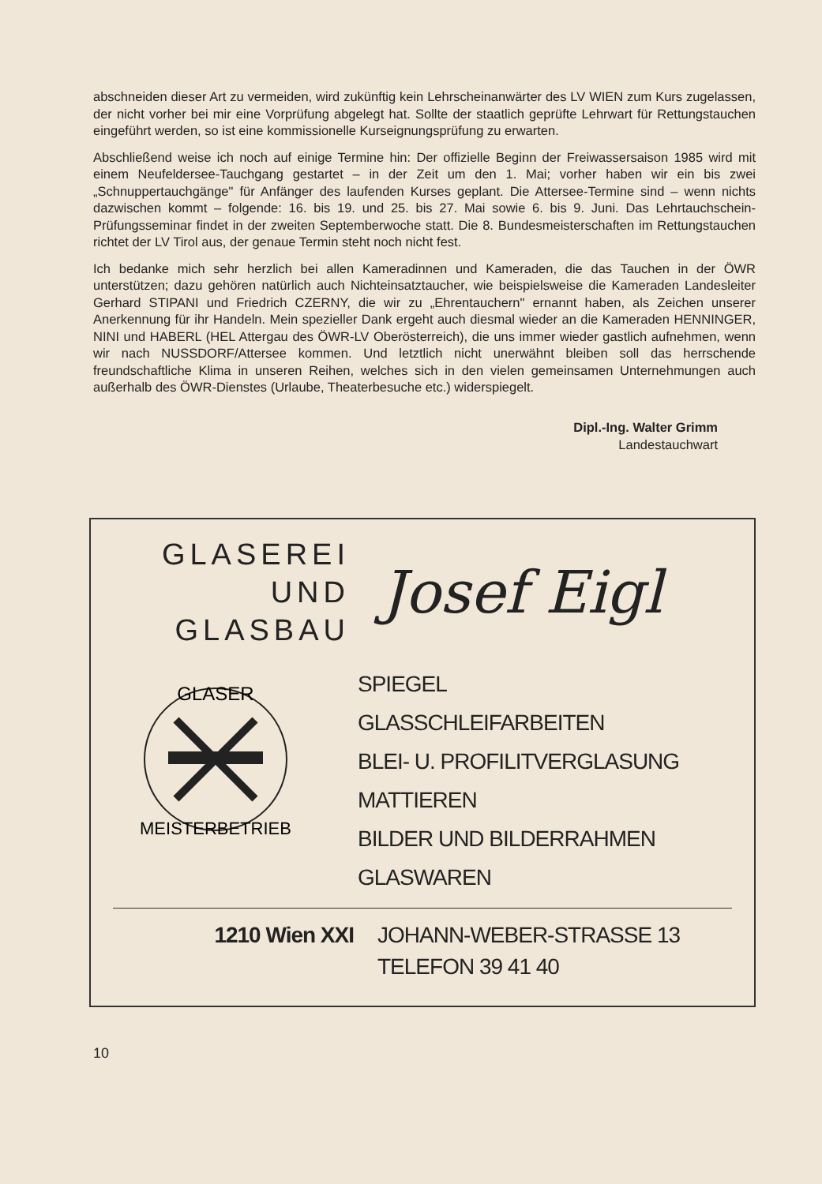abschneiden dieser Art zu vermeiden, wird zukünftig kein Lehrscheinanwärter des LV WIEN zum Kurs zugelassen, der nicht vorher bei mir eine Vorprüfung abgelegt hat. Sollte der staatlich geprüfte Lehrwart für Rettungstauchen eingeführt werden, so ist eine kommissionelle Kurseignungsprüfung zu erwarten.
Abschließend weise ich noch auf einige Termine hin: Der offizielle Beginn der Freiwassersaison 1985 wird mit einem Neufeldersee-Tauchgang gestartet – in der Zeit um den 1. Mai; vorher haben wir ein bis zwei „Schnuppertauchgänge" für Anfänger des laufenden Kurses geplant. Die Attersee-Termine sind – wenn nichts dazwischen kommt – folgende: 16. bis 19. und 25. bis 27. Mai sowie 6. bis 9. Juni. Das Lehrtauchschein-Prüfungsseminar findet in der zweiten Septemberwoche statt. Die 8. Bundesmeisterschaften im Rettungstauchen richtet der LV Tirol aus, der genaue Termin steht noch nicht fest.
Ich bedanke mich sehr herzlich bei allen Kameradinnen und Kameraden, die das Tauchen in der ÖWR unterstützen; dazu gehören natürlich auch Nichteinsatztaucher, wie beispielsweise die Kameraden Landesleiter Gerhard STIPANI und Friedrich CZERNY, die wir zu „Ehrentauchern" ernannt haben, als Zeichen unserer Anerkennung für ihr Handeln. Mein spezieller Dank ergeht auch diesmal wieder an die Kameraden HENNINGER, NINI und HABERL (HEL Attergau des ÖWR-LV Oberösterreich), die uns immer wieder gastlich aufnehmen, wenn wir nach NUSSDORF/Attersee kommen. Und letztlich nicht unerwähnt bleiben soll das herrschende freundschaftliche Klima in unseren Reihen, welches sich in den vielen gemeinsamen Unternehmungen auch außerhalb des ÖWR-Dienstes (Urlaube, Theaterbesuche etc.) widerspiegelt.
Dipl.-Ing. Walter Grimm
Landestauchwart
GLASEREI
UND
GLASBAU
Josef Eigl
GLASER
MEISTERBETRIEB
SPIEGEL
GLASSCHLEIFARBEITEN
BLEI- U. PROFILITVERGLASUNG
MATTIEREN
BILDER UND BILDERRAHMEN
GLASWAREN
1210 Wien XXI JOHANN-WEBER-STRASSE 13
TELEFON 39 41 40
10